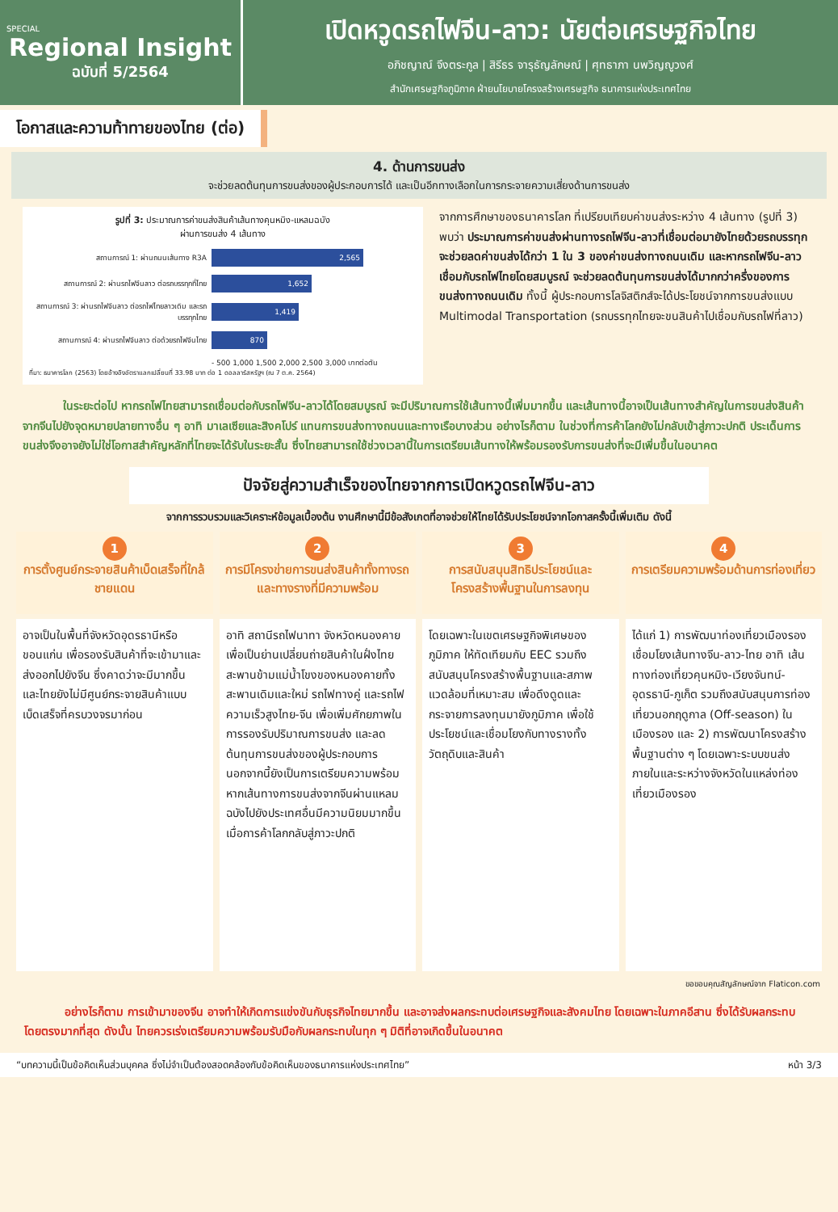SPECIAL
Regional Insight
ฉบับที่ 5/2564
เปิดหวูดรถไฟจีน-ลาว: นัยต่อเศรษฐกิจไทย
อภิชญาณ์ จึงตระกูล | สิรีธร จารุธัญลักษณ์ | ศุทธาภา นพวิญญูวงศ์
สำนักเศรษฐกิจภูมิภาค ฝ่ายนโยบายโครงสร้างเศรษฐกิจ ธนาคารแห่งประเทศไทย
โอกาสและความท้าทายของไทย (ต่อ)
4. ด้านการขนส่ง
จะช่วยลดต้นทุนการขนส่งของผู้ประกอบการได้ และเป็นอีกทางเลือกในการกระจายความเสี่ยงด้านการขนส่ง
รูปที่ 3: ประมาณการค่าขนส่งสินค้าเส้นทางคุนหมิง-แหลมฉบัง
ผ่านการขนส่ง 4 เส้นทาง
สถานการณ์ 1: ผ่านถนนเส้นทาง R3A
2,565
สถานการณ์ 2: ผ่านรถไฟจีนลาว ต่อรถบรรทุกที่ไทย
1,652
สถานการณ์ 3: ผ่านรถไฟจีนลาว ต่อรถไฟไทยลาวเดิม และรถบรรทุกไทย
1,419
สถานการณ์ 4: ผ่านรถไฟจีนลาว ต่อด้วยรถไฟจีนไทย
870
- 500 1,000 1,500 2,000 2,500 3,000 บาทต่อตัน
ที่มา: ธนาคารโลก (2563) โดยอ้างอิงอัตราแลกเปลี่ยนที่ 33.98 บาท ต่อ 1 ดอลลาร์สหรัฐฯ (ณ 7 ต.ค. 2564)
จากการศึกษาของธนาคารโลก ที่เปรียบเทียบค่าขนส่งระหว่าง 4 เส้นทาง (รูปที่ 3) พบว่า ประมาณการค่าขนส่งผ่านทางรถไฟจีน-ลาวที่เชื่อมต่อมายังไทยด้วยรถบรรทุกจะช่วยลดค่าขนส่งได้กว่า 1 ใน 3 ของค่าขนส่งทางถนนเดิม และหากรถไฟจีน-ลาวเชื่อมกับรถไฟไทยโดยสมบูรณ์ จะช่วยลดต้นทุนการขนส่งได้มากกว่าครึ่งของการขนส่งทางถนนเดิม ทั้งนี้ ผู้ประกอบการโลจิสติกส์จะได้ประโยชน์จากการขนส่งแบบ Multimodal Transportation (รถบรรทุกไทยจะขนสินค้าไปเชื่อมกับรถไฟที่ลาว)
ในระยะต่อไป หากรถไฟไทยสามารถเชื่อมต่อกับรถไฟจีน-ลาวได้โดยสมบูรณ์ จะมีปริมาณการใช้เส้นทางนี้เพิ่มมากขึ้น และเส้นทางนี้อาจเป็นเส้นทางสำคัญในการขนส่งสินค้าจากจีนไปยังจุดหมายปลายทางอื่น ๆ อาทิ มาเลเซียและสิงคโปร์ แทนการขนส่งทางถนนและทางเรือบางส่วน อย่างไรก็ตาม ในช่วงที่การค้าโลกยังไม่กลับเข้าสู่ภาวะปกติ ประเด็นการขนส่งจึงอาจยังไม่ใช่โอกาสสำคัญหลักที่ไทยจะได้รับในระยะสั้น ซึ่งไทยสามารถใช้ช่วงเวลานี้ในการเตรียมเส้นทางให้พร้อมรองรับการขนส่งที่จะมีเพิ่มขึ้นในอนาคต
ปัจจัยสู่ความสำเร็จของไทยจากการเปิดหวูดรถไฟจีน-ลาว
จากการรวบรวมและวิเคราะห์ข้อมูลเบื้องต้น งานศึกษานี้มีข้อสังเกตที่อาจช่วยให้ไทยได้รับประโยชน์จากโอกาสครั้งนี้เพิ่มเติม ดังนี้
1
การตั้งศูนย์กระจายสินค้าเบ็ดเสร็จที่ใกล้ชายแดน
อาจเป็นในพื้นที่จังหวัดอุดรธานีหรือขอนแก่น เพื่อรองรับสินค้าที่จะเข้ามาและส่งออกไปยังจีน ซึ่งคาดว่าจะมีมากขึ้น และไทยยังไม่มีศูนย์กระจายสินค้าแบบเบ็ดเสร็จที่ครบวงจรมาก่อน
2
การมีโครงข่ายการขนส่งสินค้าทั้งทางรถและทางรางที่มีความพร้อม
อาทิ สถานีรถไฟนาทา จังหวัดหนองคาย เพื่อเป็นย่านเปลี่ยนถ่ายสินค้าในฝั่งไทย สะพานข้ามแม่น้ำโขงของหนองคายทั้งสะพานเดิมและใหม่ รถไฟทางคู่ และรถไฟความเร็วสูงไทย-จีน เพื่อเพิ่มศักยภาพในการรองรับปริมาณการขนส่ง และลดต้นทุนการขนส่งของผู้ประกอบการ นอกจากนี้ยังเป็นการเตรียมความพร้อมหากเส้นทางการขนส่งจากจีนผ่านแหลมฉบังไปยังประเทศอื่นมีความนิยมมากขึ้นเมื่อการค้าโลกกลับสู่ภาวะปกติ
3
การสนับสนุนสิทธิประโยชน์และโครงสร้างพื้นฐานในการลงทุน
โดยเฉพาะในเขตเศรษฐกิจพิเศษของภูมิภาค ให้ทัดเทียมกับ EEC รวมถึงสนับสนุนโครงสร้างพื้นฐานและสภาพแวดล้อมที่เหมาะสม เพื่อดึงดูดและกระจายการลงทุนมายังภูมิภาค เพื่อใช้ประโยชน์และเชื่อมโยงกับทางรางทั้งวัตถุดิบและสินค้า
4
การเตรียมความพร้อมด้านการท่องเที่ยว
ได้แก่ 1) การพัฒนาท่องเที่ยวเมืองรองเชื่อมโยงเส้นทางจีน-ลาว-ไทย อาทิ เส้นทางท่องเที่ยวคุนหมิง-เวียงจันทน์-อุดรธานี-ภูเก็ต รวมถึงสนับสนุนการท่องเที่ยวนอกฤดูกาล (Off-season) ในเมืองรอง และ 2) การพัฒนาโครงสร้างพื้นฐานต่าง ๆ โดยเฉพาะระบบขนส่งภายในและระหว่างจังหวัดในแหล่งท่องเที่ยวเมืองรอง
ขอขอบคุณสัญลักษณ์จาก Flaticon.com
อย่างไรก็ตาม การเข้ามาของจีน อาจทำให้เกิดการแข่งขันกับธุรกิจไทยมากขึ้น และอาจส่งผลกระทบต่อเศรษฐกิจและสังคมไทย โดยเฉพาะในภาคอีสาน ซึ่งได้รับผลกระทบโดยตรงมากที่สุด ดังนั้น ไทยควรเร่งเตรียมความพร้อมรับมือกับผลกระทบในทุก ๆ มิติที่อาจเกิดขึ้นในอนาคต
“บทความนี้เป็นข้อคิดเห็นส่วนบุคคล ซึ่งไม่จำเป็นต้องสอดคล้องกับข้อคิดเห็นของธนาคารแห่งประเทศไทย” หน้า 3/3